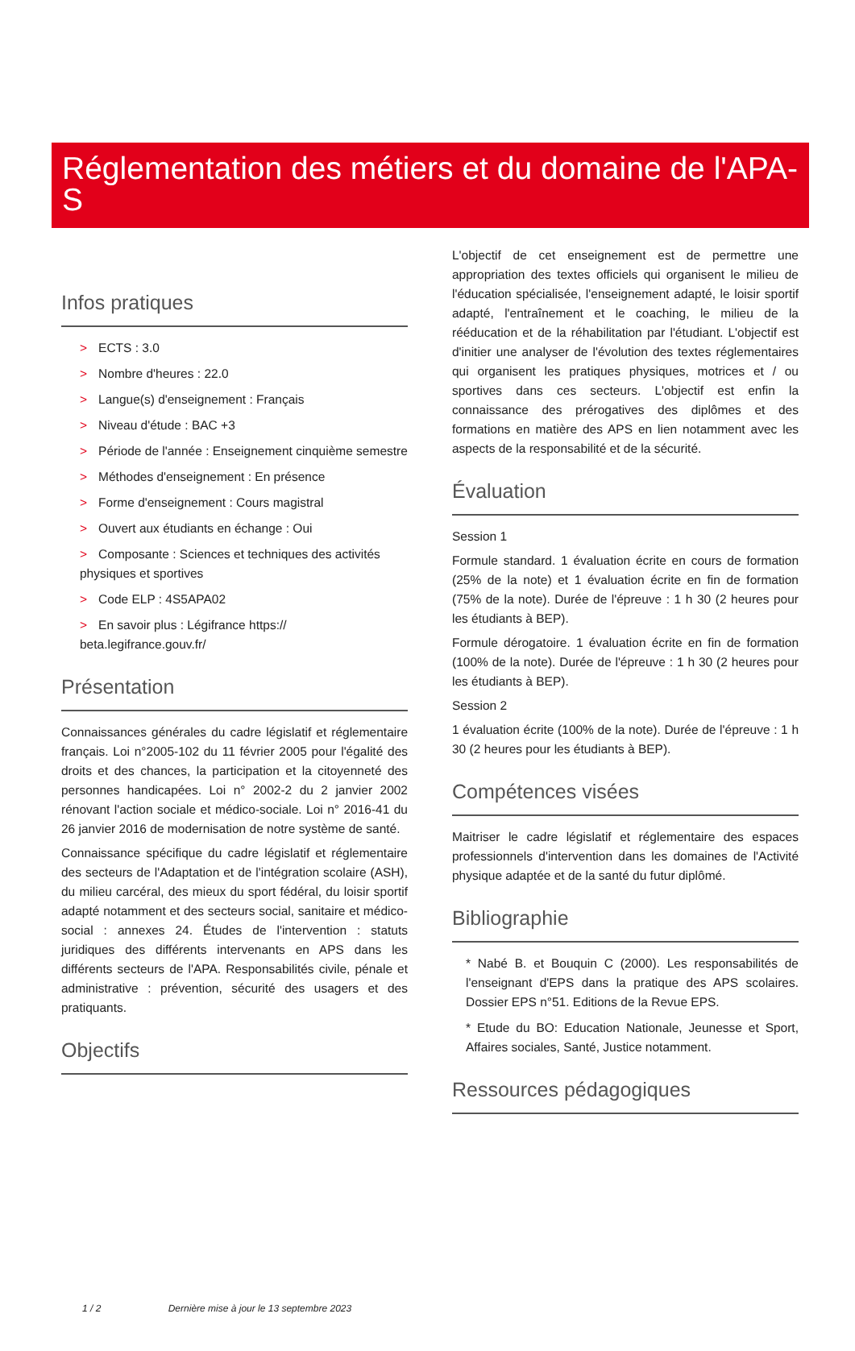Réglementation des métiers et du domaine de l'APA-S
Infos pratiques
> ECTS : 3.0
> Nombre d'heures : 22.0
> Langue(s) d'enseignement : Français
> Niveau d'étude : BAC +3
> Période de l'année : Enseignement cinquième semestre
> Méthodes d'enseignement : En présence
> Forme d'enseignement : Cours magistral
> Ouvert aux étudiants en échange : Oui
> Composante : Sciences et techniques des activités physiques et sportives
> Code ELP : 4S5APA02
> En savoir plus : Légifrance https:// beta.legifrance.gouv.fr/
Présentation
Connaissances générales du cadre législatif et réglementaire français. Loi n°2005-102 du 11 février 2005 pour l'égalité des droits et des chances, la participation et la citoyenneté des personnes handicapées. Loi n° 2002-2 du 2 janvier 2002 rénovant l'action sociale et médico-sociale. Loi n° 2016-41 du 26 janvier 2016 de modernisation de notre système de santé.
Connaissance spécifique du cadre législatif et réglementaire des secteurs de l'Adaptation et de l'intégration scolaire (ASH), du milieu carcéral, des mieux du sport fédéral, du loisir sportif adapté notamment et des secteurs social, sanitaire et médico-social : annexes 24. Études de l'intervention : statuts juridiques des différents intervenants en APS dans les différents secteurs de l'APA. Responsabilités civile, pénale et administrative : prévention, sécurité des usagers et des pratiquants.
Objectifs
L'objectif de cet enseignement est de permettre une appropriation des textes officiels qui organisent le milieu de l'éducation spécialisée, l'enseignement adapté, le loisir sportif adapté, l'entraînement et le coaching, le milieu de la rééducation et de la réhabilitation par l'étudiant. L'objectif est d'initier une analyser de l'évolution des textes réglementaires qui organisent les pratiques physiques, motrices et / ou sportives dans ces secteurs. L'objectif est enfin la connaissance des prérogatives des diplômes et des formations en matière des APS en lien notamment avec les aspects de la responsabilité et de la sécurité.
Évaluation
Session 1
Formule standard. 1 évaluation écrite en cours de formation (25% de la note) et 1 évaluation écrite en fin de formation (75% de la note). Durée de l'épreuve : 1 h 30 (2 heures pour les étudiants à BEP).
Formule dérogatoire. 1 évaluation écrite en fin de formation (100% de la note). Durée de l'épreuve : 1 h 30 (2 heures pour les étudiants à BEP).
Session 2
1 évaluation écrite (100% de la note). Durée de l'épreuve : 1 h 30 (2 heures pour les étudiants à BEP).
Compétences visées
Maitriser le cadre législatif et réglementaire des espaces professionnels d'intervention dans les domaines de l'Activité physique adaptée et de la santé du futur diplômé.
Bibliographie
* Nabé B. et Bouquin C (2000). Les responsabilités de l'enseignant d'EPS dans la pratique des APS scolaires. Dossier EPS n°51. Editions de la Revue EPS.
* Etude du BO: Education Nationale, Jeunesse et Sport, Affaires sociales, Santé, Justice notamment.
Ressources pédagogiques
1 / 2 Dernière mise à jour le 13 septembre 2023